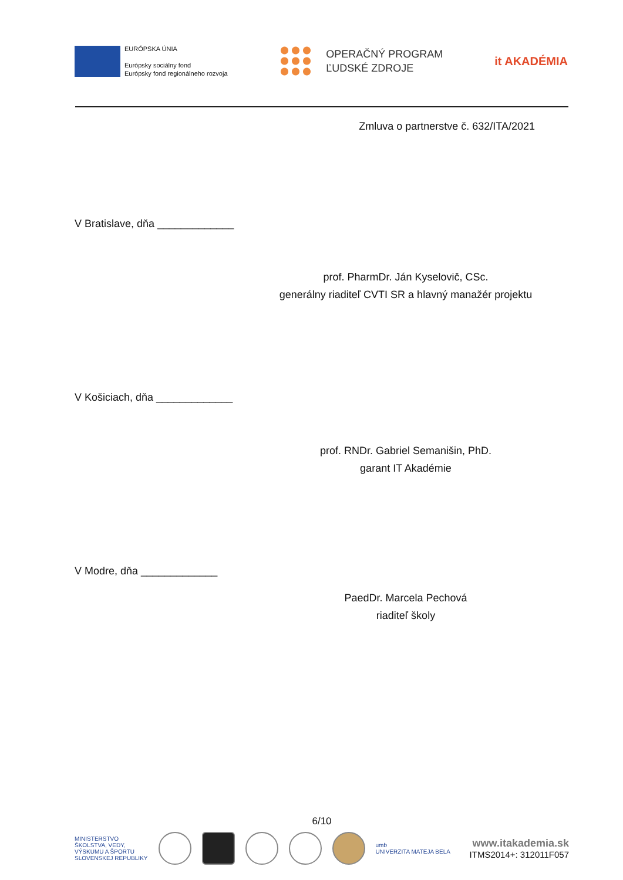EURÓPSKA ÚNIA
Európsky sociálny fond
Európsky fond regionálneho rozvoja
OPERAČNÝ PROGRAM
ĽUDSKÉ ZDROJE
it AKADÉMIA
Zmluva o partnerstve č. 632/ITA/2021
V Bratislave, dňa _____________
prof. PharmDr. Ján Kyselovič, CSc.
generálny riaditeľ CVTI SR a hlavný manažér projektu
V Košiciach, dňa _____________
prof. RNDr. Gabriel Semanišin, PhD.
garant IT Akadémie
V Modre, dňa _____________
PaedDr. Marcela Pechová
riaditeľ školy
6/10
MINISTERSTVO
ŠKOLSTVA, VEDY,
VÝSKUMU A ŠPORTU
SLOVENSKEJ REPUBLIKY
umb
UNIVERZITA MATEJA BELA
www.itakademia.sk
ITMS2014+: 312011F057